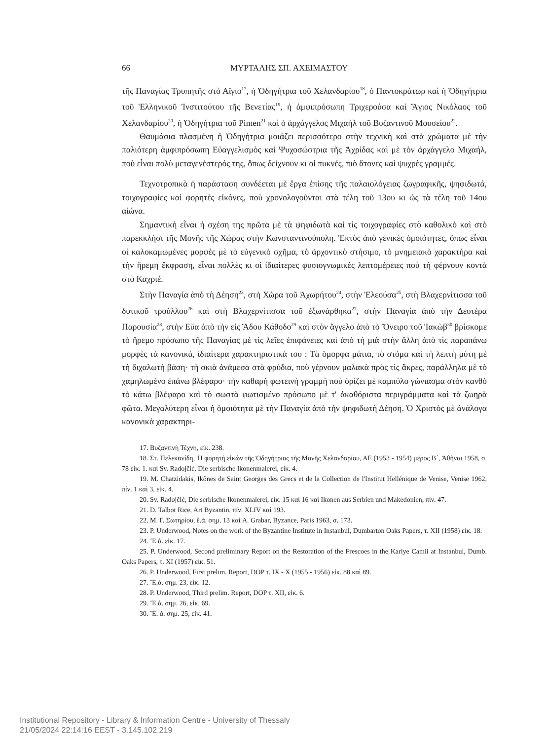66 ΜΥΡΤΑΛΗΣ ΣΠ. ΑΧΕΙΜΑΣΤΟΥ
τῆς Παναγίας Τρυπητῆς στὸ Αἴγιο<sup>17</sup>, ἡ Ὁδηγήτρια τοῦ Χελανδαρίου<sup>18</sup>, ὁ Παντοκράτωρ καὶ ἡ Ὁδηγήτρια τοῦ Ἑλληνικοῦ Ἰνστιτούτου τῆς Βενετίας<sup>19</sup>, ἡ ἀμφιπρόσωπη Τριχερούσα καὶ Ἅγιος Νικόλαος τοῦ Χελανδαρίου<sup>20</sup>, ἡ Ὁδηγήτρια τοῦ Pimen<sup>21</sup> καὶ ὁ ἀρχάγγελος Μιχαὴλ τοῦ Βυζαντινοῦ Μουσείου<sup>22</sup>.
Θαυμάσια πλασμένη ἡ Ὁδηγήτρια μοιάζει περισσότερο στὴν τεχνικὴ καὶ στὰ χρώματα μὲ τὴν παλιότερη ἀμφιπρόσωπη Εὐαγγελισμὸς καὶ Ψυχοσώστρια τῆς Ἀχρίδας καὶ μὲ τὸν ἀρχάγγελο Μιχαήλ, ποὺ εἶναι πολὺ μεταγενέστερός της, ὅπως δείχνουν κι οἱ πυκνές, πιὸ ἄτονες καὶ ψυχρὲς γραμμές.
Τεχνοτροπικὰ ἡ παράσταση συνδέεται μὲ ἔργα ἐπίσης τῆς παλαιολόγειας ζωγραφικῆς, ψηφιδωτά, τοιχογραφίες καὶ φορητὲς εἰκόνες, ποὺ χρονολογοῦνται στὰ τέλη τοῦ 13ου κι ὡς τὰ τέλη τοῦ 14ου αἰώνα.
Σημαντικὴ εἶναι ἡ σχέση της πρῶτα μὲ τὰ ψηφιδωτὰ καὶ τὶς τοιχογραφίες στὸ καθολικὸ καὶ στὸ παρεκκλήσι τῆς Μονῆς τῆς Χώρας στὴν Κωνσταντινούπολη. Ἐκτὸς ἀπὸ γενικὲς ὁμοιότητες, ὅπως εἶναι οἱ καλοκαμωμένες μορφὲς μὲ τὸ εὐγενικὸ σχῆμα, τὸ ἀρχοντικὸ στήσιμο, τὸ μνημειακὸ χαρακτήρα καὶ τὴν ἤρεμη ἔκφραση, εἶναι πολλὲς κι οἱ ἰδιαίτερες φυσιογνωμικὲς λεπτομέρειες ποὺ τὴ φέρνουν κοντὰ στὸ Καχριέ.
Στὴν Παναγία ἀπὸ τὴ Δέηση<sup>23</sup>, στὴ Χώρα τοῦ Ἀχωρήτου<sup>24</sup>, στὴν Ἐλεούσα<sup>25</sup>, στὴ Βλαχερνίτισσα τοῦ δυτικοῦ τρούλλου<sup>26</sup> καὶ στὴ Βλαχερνίτισσα τοῦ ἐξωνάρθηκα<sup>27</sup>, στὴν Παναγία ἀπὸ τὴν Δευτέρα Παρουσία<sup>28</sup>, στὴν Εὔα ἀπὸ τὴν εἰς Ἅδου Κάθοδο<sup>29</sup> καὶ στὸν ἄγγελο ἀπὸ τὸ Ὄνειρο τοῦ Ἰακὼβ<sup>30</sup> βρίσκομε τὸ ἤρεμο πρόσωπο τῆς Παναγίας μὲ τὶς λεῖες ἐπιφάνειες καὶ ἀπὸ τὴ μιὰ στὴν ἄλλη ἀπὸ τὶς παραπάνω μορφὲς τὰ κανονικά, ἰδιαίτερα χαρακτηριστικά του : Τὰ ὄμορφα μάτια, τὸ στόμα καὶ τὴ λεπτὴ μύτη μὲ τὴ διχαλωτὴ βάση· τὴ σκιὰ ἀνάμεσα στὰ φρύδια, ποὺ γέρνουν μαλακὰ πρὸς τὶς ἄκρες, παράλληλα μὲ τὸ χαμηλωμένο ἐπάνω βλέφαρο· τὴν καθαρὴ φωτεινὴ γραμμὴ ποὺ ὁρίζει μὲ καμπύλο γώνιασμα στὸν κανθὸ τὸ κάτω βλέφαρο καὶ τὸ σωστὰ φωτισμένο πρόσωπο μὲ τ' ἀκαθόριστα περιγράμματα καὶ τὰ ζωηρὰ φῶτα. Μεγαλύτερη εἶναι ἡ ὁμοιότητα μὲ τὴν Παναγία ἀπὸ τὴν ψηφιδωτὴ Δέηση. Ὁ Χριστὸς μὲ ἀνάλογα κανονικὰ χαρακτηρι-
17. Βυζαντινὴ Τέχνη, εἰκ. 238.
18. Στ. Πελεκανίδη, Ἡ φορητὴ εἰκὼν τῆς Ὁδηγήτριας τῆς Μονῆς Χελανδαρίου, ΑΕ (1953 - 1954) μέρος Β΄, Ἀθῆναι 1958, σ. 78 εἰκ. 1. καὶ Sv. Radojčić, Die serbische Ikonenmalerei, εἰκ. 4.
19. M. Chatzidakis, Ikônes de Saint Georges des Grecs et de la Collection de l'Institut Hellénique de Venise, Venise 1962, πίν. 1 καὶ 3, εἰκ. 4.
20. Sv. Radojčić, Die serbische Ikonenmalerei, εἰκ. 15 καὶ 16 καὶ Ikonen aus Serbien und Makedonien, πίν. 47.
21. D. Talbot Rice, Art Byzantin, πίν. XLIV καὶ 193.
22. Μ. Γ. Σωτηρίου, ἔ.ἀ. σημ. 13 καὶ A. Grabar, Byzance, Paris 1963, σ. 173.
23. P. Underwood, Notes on the work of the Byzantine Institute in Instanbul, Dumbarton Oaks Papers, τ. XII (1958) εἰκ. 18.
24. Ἔ.ἀ. εἰκ. 17.
25. P. Underwood, Second preliminary Report on the Restoration of the Frescoes in the Kariye Camii at Instanbul, Dumb. Oaks Papers, τ. XI (1957) εἰκ. 51.
26. P. Underwood, First prelim. Report, DOP τ. IX - X (1955 - 1956) εἰκ. 88 καὶ 89.
27. Ἔ.ἀ. σημ. 23, εἰκ. 12.
28. P. Underwood, Third prelim. Report, DOP τ. XII, εἰκ. 6.
29. Ἔ.ἀ. σημ. 26, εἰκ. 69.
30. Ἔ. ἀ. σημ. 25, εἰκ. 41.
Institutional Repository - Library & Information Centre - University of Thessaly
21/05/2024 22:14:16 EEST - 3.145.102.219